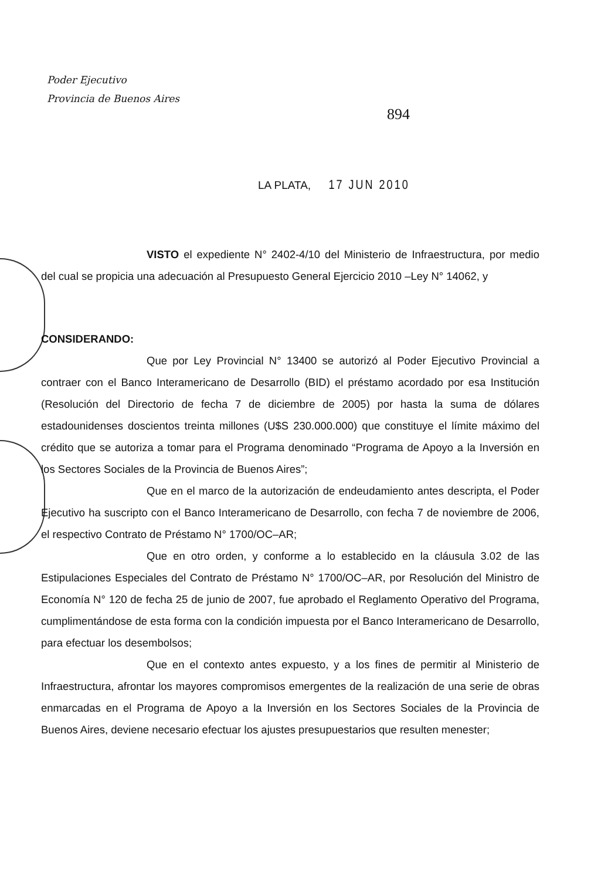Poder Ejecutivo
Provincia de Buenos Aires
894
LA PLATA, 17 JUN 2010
VISTO el expediente N° 2402-4/10 del Ministerio de Infraestructura, por medio del cual se propicia una adecuación al Presupuesto General Ejercicio 2010 –Ley N° 14062, y
CONSIDERANDO:
Que por Ley Provincial N° 13400 se autorizó al Poder Ejecutivo Provincial a contraer con el Banco Interamericano de Desarrollo (BID) el préstamo acordado por esa Institución (Resolución del Directorio de fecha 7 de diciembre de 2005) por hasta la suma de dólares estadounidenses doscientos treinta millones (U$S 230.000.000) que constituye el límite máximo del crédito que se autoriza a tomar para el Programa denominado “Programa de Apoyo a la Inversión en los Sectores Sociales de la Provincia de Buenos Aires”;
Que en el marco de la autorización de endeudamiento antes descripta, el Poder Ejecutivo ha suscripto con el Banco Interamericano de Desarrollo, con fecha 7 de noviembre de 2006, el respectivo Contrato de Préstamo N° 1700/OC–AR;
Que en otro orden, y conforme a lo establecido en la cláusula 3.02 de las Estipulaciones Especiales del Contrato de Préstamo N° 1700/OC–AR, por Resolución del Ministro de Economía N° 120 de fecha 25 de junio de 2007, fue aprobado el Reglamento Operativo del Programa, cumplimentándose de esta forma con la condición impuesta por el Banco Interamericano de Desarrollo, para efectuar los desembolsos;
Que en el contexto antes expuesto, y a los fines de permitir al Ministerio de Infraestructura, afrontar los mayores compromisos emergentes de la realización de una serie de obras enmarcadas en el Programa de Apoyo a la Inversión en los Sectores Sociales de la Provincia de Buenos Aires, deviene necesario efectuar los ajustes presupuestarios que resulten menester;